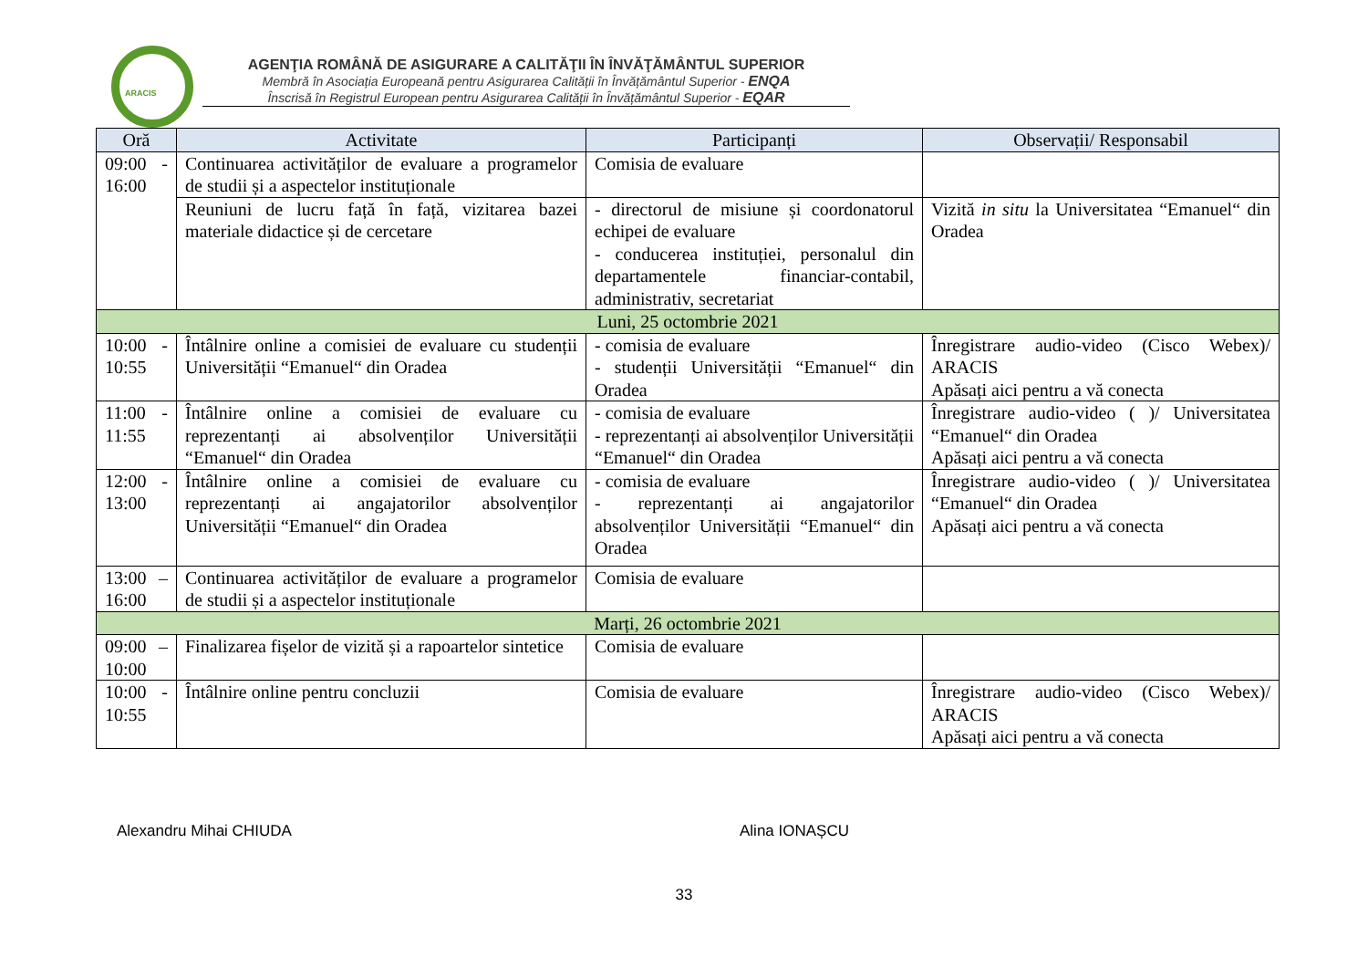ARACIS
AGENŢIA ROMÂNĂ DE ASIGURARE A CALITĂŢII ÎN ÎNVĂŢĂMÂNTUL SUPERIOR
Membră în Asociația Europeană pentru Asigurarea Calității în Învățământul Superior - ENQA
Înscrisă în Registrul European pentru Asigurarea Calității în Învățământul Superior - EQAR
| Oră | Activitate | Participanți | Observații/ Responsabil |
| --- | --- | --- | --- |
| 09:00 - 16:00 | Continuarea activităților de evaluare a programelor de studii și a aspectelor instituționale | Comisia de evaluare | |
| | Reuniuni de lucru față în față, vizitarea bazei materiale didactice și de cercetare | - directorul de misiune și coordonatorul echipei de evaluare - conducerea instituției, personalul din departamentele financiar-contabil, administrativ, secretariat | Vizită in situ la Universitatea “Emanuel“ din Oradea |
| Luni, 25 octombrie 2021 | | | |
| 10:00 - 10:55 | Întâlnire online a comisiei de evaluare cu studenții Universității “Emanuel“ din Oradea | - comisia de evaluare - studenții Universității “Emanuel“ din Oradea | Înregistrare audio-video (Cisco Webex)/ ARACIS Apăsați aici pentru a vă conecta |
| 11:00 - 11:55 | Întâlnire online a comisiei de evaluare cu reprezentanți ai absolvenților Universității “Emanuel“ din Oradea | - comisia de evaluare - reprezentanți ai absolvenților Universității “Emanuel“ din Oradea | Înregistrare audio-video ( )/ Universitatea “Emanuel“ din Oradea Apăsați aici pentru a vă conecta |
| 12:00 - 13:00 | Întâlnire online a comisiei de evaluare cu reprezentanți ai angajatorilor absolvenților Universității “Emanuel“ din Oradea | - comisia de evaluare - reprezentanți ai angajatorilor absolvenților Universității “Emanuel“ din Oradea | Înregistrare audio-video ( )/ Universitatea “Emanuel“ din Oradea Apăsați aici pentru a vă conecta |
| 13:00 – 16:00 | Continuarea activităților de evaluare a programelor de studii și a aspectelor instituționale | Comisia de evaluare | |
| Marți, 26 octombrie 2021 | | | |
| 09:00 – 10:00 | Finalizarea fișelor de vizită și a rapoartelor sintetice | Comisia de evaluare | |
| 10:00 - 10:55 | Întâlnire online pentru concluzii | Comisia de evaluare | Înregistrare audio-video (Cisco Webex)/ ARACIS Apăsați aici pentru a vă conecta |
Alexandru Mihai CHIUDA Alina IONAȘCU
33